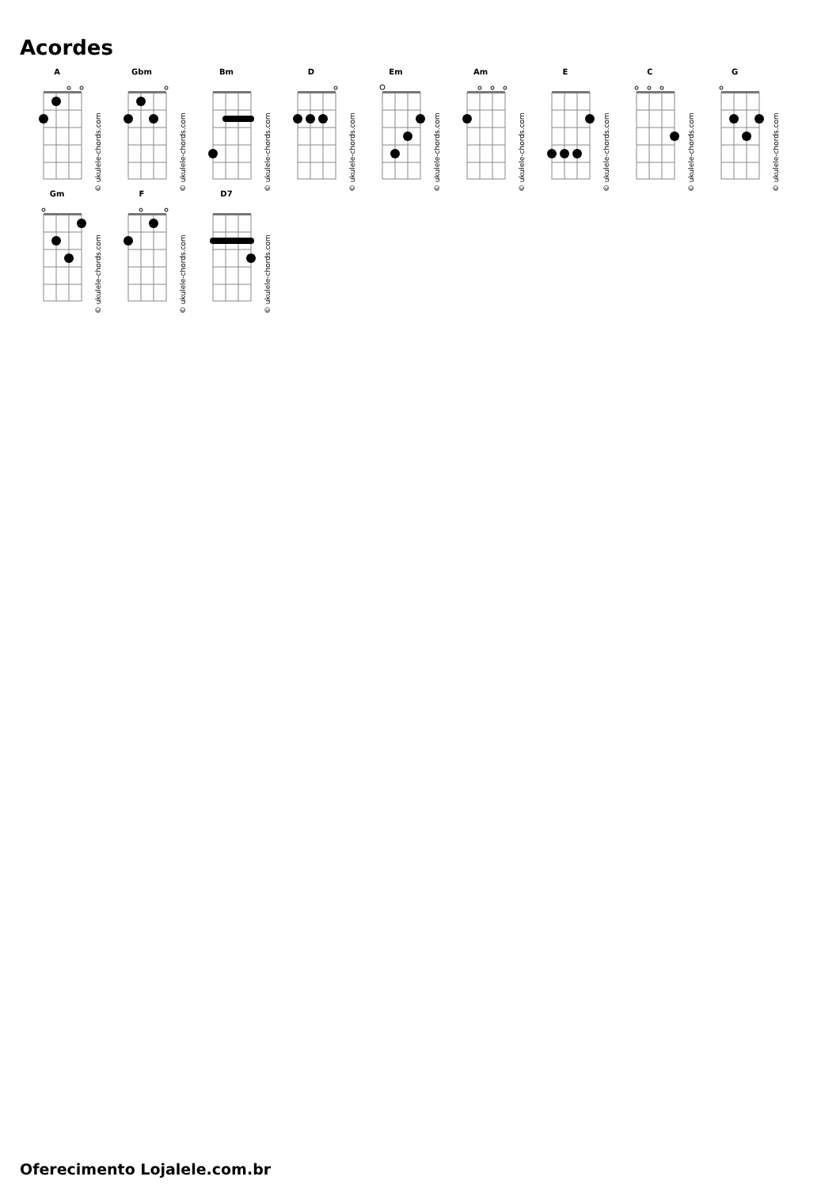Acordes
A
© ukulele-chords.com
Gbm
© ukulele-chords.com
Bm
© ukulele-chords.com
D
© ukulele-chords.com
Em
© ukulele-chords.com
Am
© ukulele-chords.com
E
© ukulele-chords.com
C
© ukulele-chords.com
G
© ukulele-chords.com
Gm
© ukulele-chords.com
F
© ukulele-chords.com
D7
© ukulele-chords.com
Oferecimento Lojalele.com.br